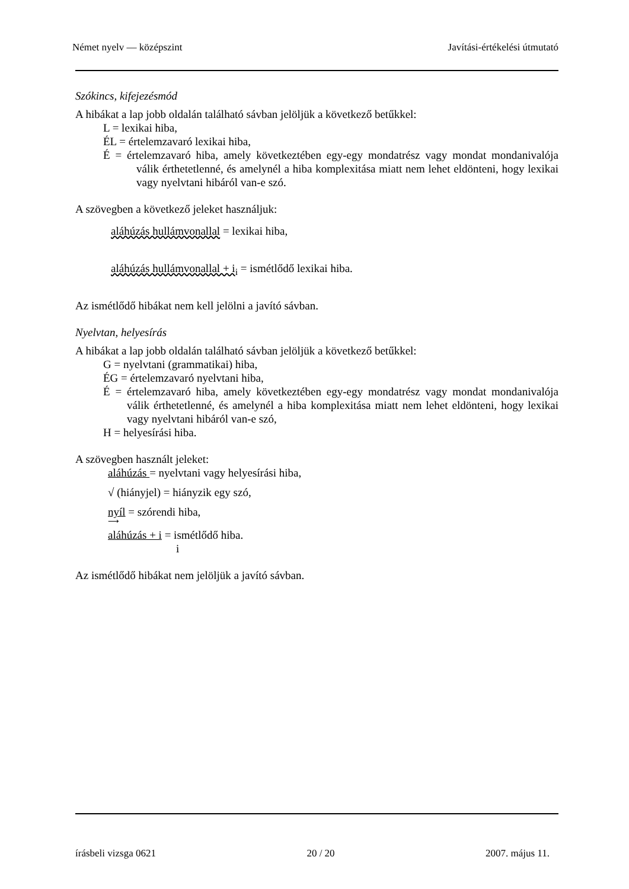Német nyelv — középszint Javítási-értékelési útmutató
Szókincs, kifejezésmód
A hibákat a lap jobb oldalán található sávban jelöljük a következő betűkkel:
L = lexikai hiba,
ÉL = értelemzavaró lexikai hiba,
É = értelemzavaró hiba, amely következtében egy-egy mondatrész vagy mondat mondanivalója válik érthetetlenné, és amelynél a hiba komplexitása miatt nem lehet eldönteni, hogy lexikai vagy nyelvtani hibáról van-e szó.
A szövegben a következő jeleket használjuk:
aláhúzás hullámvonallal = lexikai hiba,
aláhúzás hullámvonallal + i<sub>i</sub> = ismétlődő lexikai hiba.
Az ismétlődő hibákat nem kell jelölni a javító sávban.
Nyelvtan, helyesírás
A hibákat a lap jobb oldalán található sávban jelöljük a következő betűkkel:
G = nyelvtani (grammatikai) hiba,
ÉG = értelemzavaró nyelvtani hiba,
É = értelemzavaró hiba, amely következtében egy-egy mondatrész vagy mondat mondanivalója válik érthetetlenné, és amelynél a hiba komplexitása miatt nem lehet eldönteni, hogy lexikai vagy nyelvtani hibáról van-e szó,
H = helyesírási hiba.
A szövegben használt jeleket:
aláhúzás = nyelvtani vagy helyesírási hiba,
√ (hiányjel) = hiányzik egy szó,
nyíl = szórendi hiba,
⟶
aláhúzás + i = ismétlődő hiba.
i
Az ismétlődő hibákat nem jelöljük a javító sávban.
írásbeli vizsga 0621 20 / 20 2007. május 11.